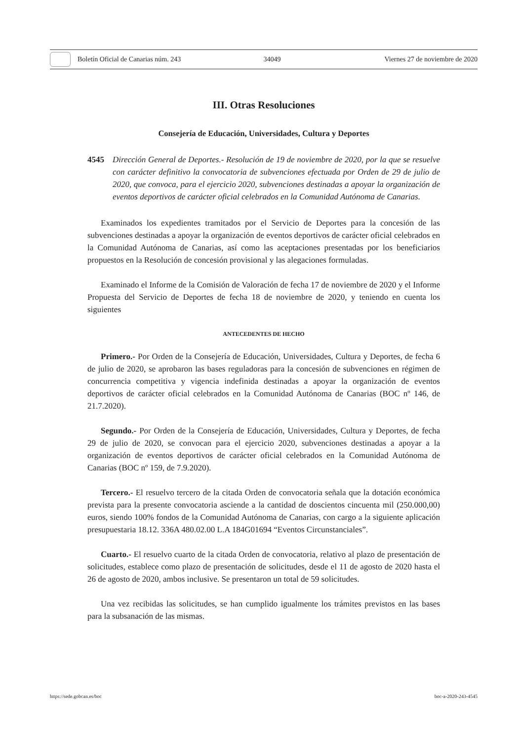Boletín Oficial de Canarias núm. 243 34049 Viernes 27 de noviembre de 2020
III. Otras Resoluciones
Consejería de Educación, Universidades, Cultura y Deportes
4545 Dirección General de Deportes.- Resolución de 19 de noviembre de 2020, por la que se resuelve con carácter definitivo la convocatoria de subvenciones efectuada por Orden de 29 de julio de 2020, que convoca, para el ejercicio 2020, subvenciones destinadas a apoyar la organización de eventos deportivos de carácter oficial celebrados en la Comunidad Autónoma de Canarias.
Examinados los expedientes tramitados por el Servicio de Deportes para la concesión de las subvenciones destinadas a apoyar la organización de eventos deportivos de carácter oficial celebrados en la Comunidad Autónoma de Canarias, así como las aceptaciones presentadas por los beneficiarios propuestos en la Resolución de concesión provisional y las alegaciones formuladas.
Examinado el Informe de la Comisión de Valoración de fecha 17 de noviembre de 2020 y el Informe Propuesta del Servicio de Deportes de fecha 18 de noviembre de 2020, y teniendo en cuenta los siguientes
ANTECEDENTES DE HECHO
Primero.- Por Orden de la Consejería de Educación, Universidades, Cultura y Deportes, de fecha 6 de julio de 2020, se aprobaron las bases reguladoras para la concesión de subvenciones en régimen de concurrencia competitiva y vigencia indefinida destinadas a apoyar la organización de eventos deportivos de carácter oficial celebrados en la Comunidad Autónoma de Canarias (BOC nº 146, de 21.7.2020).
Segundo.- Por Orden de la Consejería de Educación, Universidades, Cultura y Deportes, de fecha 29 de julio de 2020, se convocan para el ejercicio 2020, subvenciones destinadas a apoyar a la organización de eventos deportivos de carácter oficial celebrados en la Comunidad Autónoma de Canarias (BOC nº 159, de 7.9.2020).
Tercero.- El resuelvo tercero de la citada Orden de convocatoria señala que la dotación económica prevista para la presente convocatoria asciende a la cantidad de doscientos cincuenta mil (250.000,00) euros, siendo 100% fondos de la Comunidad Autónoma de Canarias, con cargo a la siguiente aplicación presupuestaria 18.12. 336A 480.02.00 L.A 184G01694 “Eventos Circunstanciales”.
Cuarto.- El resuelvo cuarto de la citada Orden de convocatoria, relativo al plazo de presentación de solicitudes, establece como plazo de presentación de solicitudes, desde el 11 de agosto de 2020 hasta el 26 de agosto de 2020, ambos inclusive. Se presentaron un total de 59 solicitudes.
Una vez recibidas las solicitudes, se han cumplido igualmente los trámites previstos en las bases para la subsanación de las mismas.
https://sede.gobcan.es/boc boc-a-2020-243-4545